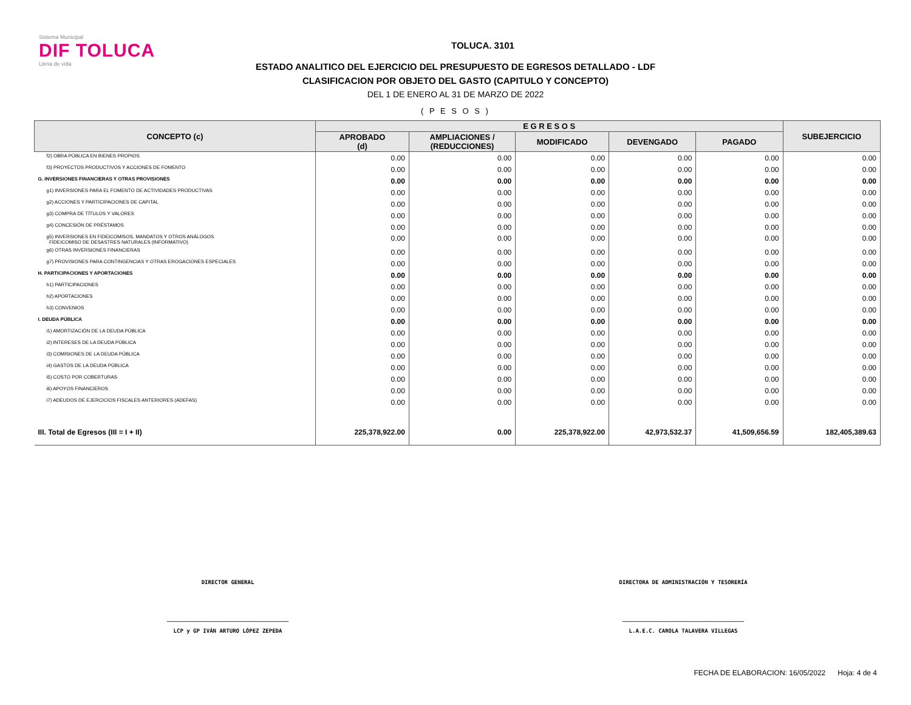Sistema Municipal
DIF TOLUCA
Llena de vida
TOLUCA. 3101
ESTADO ANALITICO DEL EJERCICIO DEL PRESUPUESTO DE EGRESOS DETALLADO - LDF
CLASIFICACION POR OBJETO DEL GASTO (CAPITULO Y CONCEPTO)
DEL 1 DE ENERO AL 31 DE MARZO DE 2022
( P E S O S )
| CONCEPTO (c) | E G R E S O S | | | | | SUBEJERCICIO |
| --- | --- | --- | --- | --- | --- | --- |
| | APROBADO (d) | AMPLIACIONES / (REDUCCIONES) | MODIFICADO | DEVENGADO | PAGADO | |
| f2) OBRA PÚBLICA EN BIENES PROPIOS | 0.00 | 0.00 | 0.00 | 0.00 | 0.00 | 0.00 |
| f3) PROYECTOS PRODUCTIVOS Y ACCIONES DE FOMENTO | 0.00 | 0.00 | 0.00 | 0.00 | 0.00 | 0.00 |
| G. INVERSIONES FINANCIERAS Y OTRAS PROVISIONES | 0.00 | 0.00 | 0.00 | 0.00 | 0.00 | 0.00 |
| g1) INVERSIONES PARA EL FOMENTO DE ACTIVIDADES PRODUCTIVAS | 0.00 | 0.00 | 0.00 | 0.00 | 0.00 | 0.00 |
| g2) ACCIONES Y PARTICIPACIONES DE CAPITAL | 0.00 | 0.00 | 0.00 | 0.00 | 0.00 | 0.00 |
| g3) COMPRA DE TÍTULOS Y VALORES | 0.00 | 0.00 | 0.00 | 0.00 | 0.00 | 0.00 |
| g4) CONCESIÓN DE PRÉSTAMOS | 0.00 | 0.00 | 0.00 | 0.00 | 0.00 | 0.00 |
| g5) INVERSIONES EN FIDEICOMISOS, MANDATOS Y OTROS ANÁLOGOS FIDEICOMISO DE DESASTRES NATURALES (INFORMATIVO) | 0.00 | 0.00 | 0.00 | 0.00 | 0.00 | 0.00 |
| g6) OTRAS INVERSIONES FINANCIERAS | 0.00 | 0.00 | 0.00 | 0.00 | 0.00 | 0.00 |
| g7) PROVISIONES PARA CONTINGENCIAS Y OTRAS EROGACIONES ESPECIALES | 0.00 | 0.00 | 0.00 | 0.00 | 0.00 | 0.00 |
| H. PARTICIPACIONES Y APORTACIONES | 0.00 | 0.00 | 0.00 | 0.00 | 0.00 | 0.00 |
| h1) PARTICIPACIONES | 0.00 | 0.00 | 0.00 | 0.00 | 0.00 | 0.00 |
| h2) APORTACIONES | 0.00 | 0.00 | 0.00 | 0.00 | 0.00 | 0.00 |
| h3) CONVENIOS | 0.00 | 0.00 | 0.00 | 0.00 | 0.00 | 0.00 |
| I. DEUDA PÚBLICA | 0.00 | 0.00 | 0.00 | 0.00 | 0.00 | 0.00 |
| i1) AMORTIZACIÓN DE LA DEUDA PÚBLICA | 0.00 | 0.00 | 0.00 | 0.00 | 0.00 | 0.00 |
| i2) INTERESES DE LA DEUDA PÚBLICA | 0.00 | 0.00 | 0.00 | 0.00 | 0.00 | 0.00 |
| i3) COMISIONES DE LA DEUDA PÚBLICA | 0.00 | 0.00 | 0.00 | 0.00 | 0.00 | 0.00 |
| i4) GASTOS DE LA DEUDA PÚBLICA | 0.00 | 0.00 | 0.00 | 0.00 | 0.00 | 0.00 |
| i5) COSTO POR COBERTURAS | 0.00 | 0.00 | 0.00 | 0.00 | 0.00 | 0.00 |
| i6) APOYOS FINANCIEROS | 0.00 | 0.00 | 0.00 | 0.00 | 0.00 | 0.00 |
| i7) ADEUDOS DE EJERCICIOS FISCALES ANTERIORES (ADEFAS) | 0.00 | 0.00 | 0.00 | 0.00 | 0.00 | 0.00 |
| III. Total de Egresos (III = I + II) | 225,378,922.00 | 0.00 | 225,378,922.00 | 42,973,532.37 | 41,509,656.59 | 182,405,389.63 |
DIRECTOR GENERAL
_____________________________________
LCP y GP IVÁN ARTURO LÓPEZ ZEPEDA
DIRECTORA DE ADMINISTRACIÓN Y TESORERÍA
_____________________________________
L.A.E.C. CAROLA TALAVERA VILLEGAS
FECHA DE ELABORACION: 16/05/2022 Hoja: 4 de 4